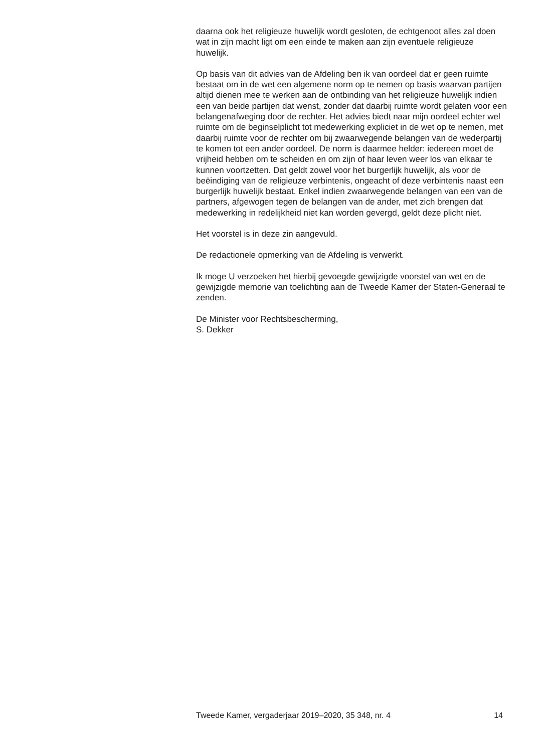daarna ook het religieuze huwelijk wordt gesloten, de echtgenoot alles zal doen wat in zijn macht ligt om een einde te maken aan zijn eventuele religieuze huwelijk.
Op basis van dit advies van de Afdeling ben ik van oordeel dat er geen ruimte bestaat om in de wet een algemene norm op te nemen op basis waarvan partijen altijd dienen mee te werken aan de ontbinding van het religieuze huwelijk indien een van beide partijen dat wenst, zonder dat daarbij ruimte wordt gelaten voor een belangenafweging door de rechter. Het advies biedt naar mijn oordeel echter wel ruimte om de beginselplicht tot medewerking expliciet in de wet op te nemen, met daarbij ruimte voor de rechter om bij zwaarwegende belangen van de wederpartij te komen tot een ander oordeel. De norm is daarmee helder: iedereen moet de vrijheid hebben om te scheiden en om zijn of haar leven weer los van elkaar te kunnen voortzetten. Dat geldt zowel voor het burgerlijk huwelijk, als voor de beëindiging van de religieuze verbintenis, ongeacht of deze verbintenis naast een burgerlijk huwelijk bestaat. Enkel indien zwaarwegende belangen van een van de partners, afgewogen tegen de belangen van de ander, met zich brengen dat medewerking in redelijkheid niet kan worden gevergd, geldt deze plicht niet.
Het voorstel is in deze zin aangevuld.
De redactionele opmerking van de Afdeling is verwerkt.
Ik moge U verzoeken het hierbij gevoegde gewijzigde voorstel van wet en de gewijzigde memorie van toelichting aan de Tweede Kamer der Staten-Generaal te zenden.
De Minister voor Rechtsbescherming,
S. Dekker
Tweede Kamer, vergaderjaar 2019–2020, 35 348, nr. 4 14